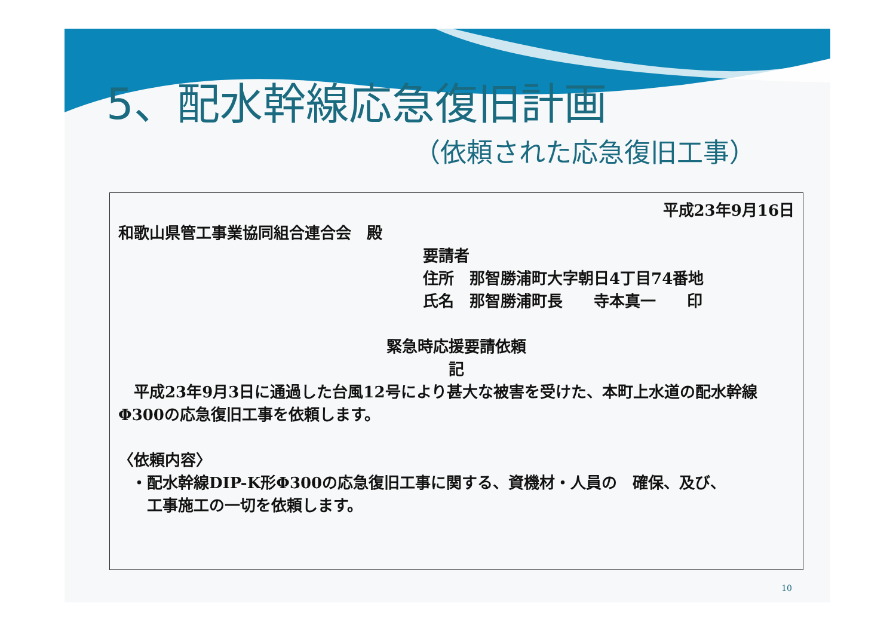5、配水幹線応急復旧計画
（依頼された応急復旧工事）
平成23年9月16日
和歌山県管工事業協同組合連合会　殿
要請者
住所　那智勝浦町大字朝日4丁目74番地
氏名　那智勝浦町長　　寺本真一　　印
緊急時応援要請依頼
記
　平成23年9月3日に通過した台風12号により甚大な被害を受けた、本町上水道の配水幹線Φ300の応急復旧工事を依頼します。
〈依頼内容〉
・配水幹線DIP-K形Φ300の応急復旧工事に関する、資機材・人員の　確保、及び、
　工事施工の一切を依頼します。
10